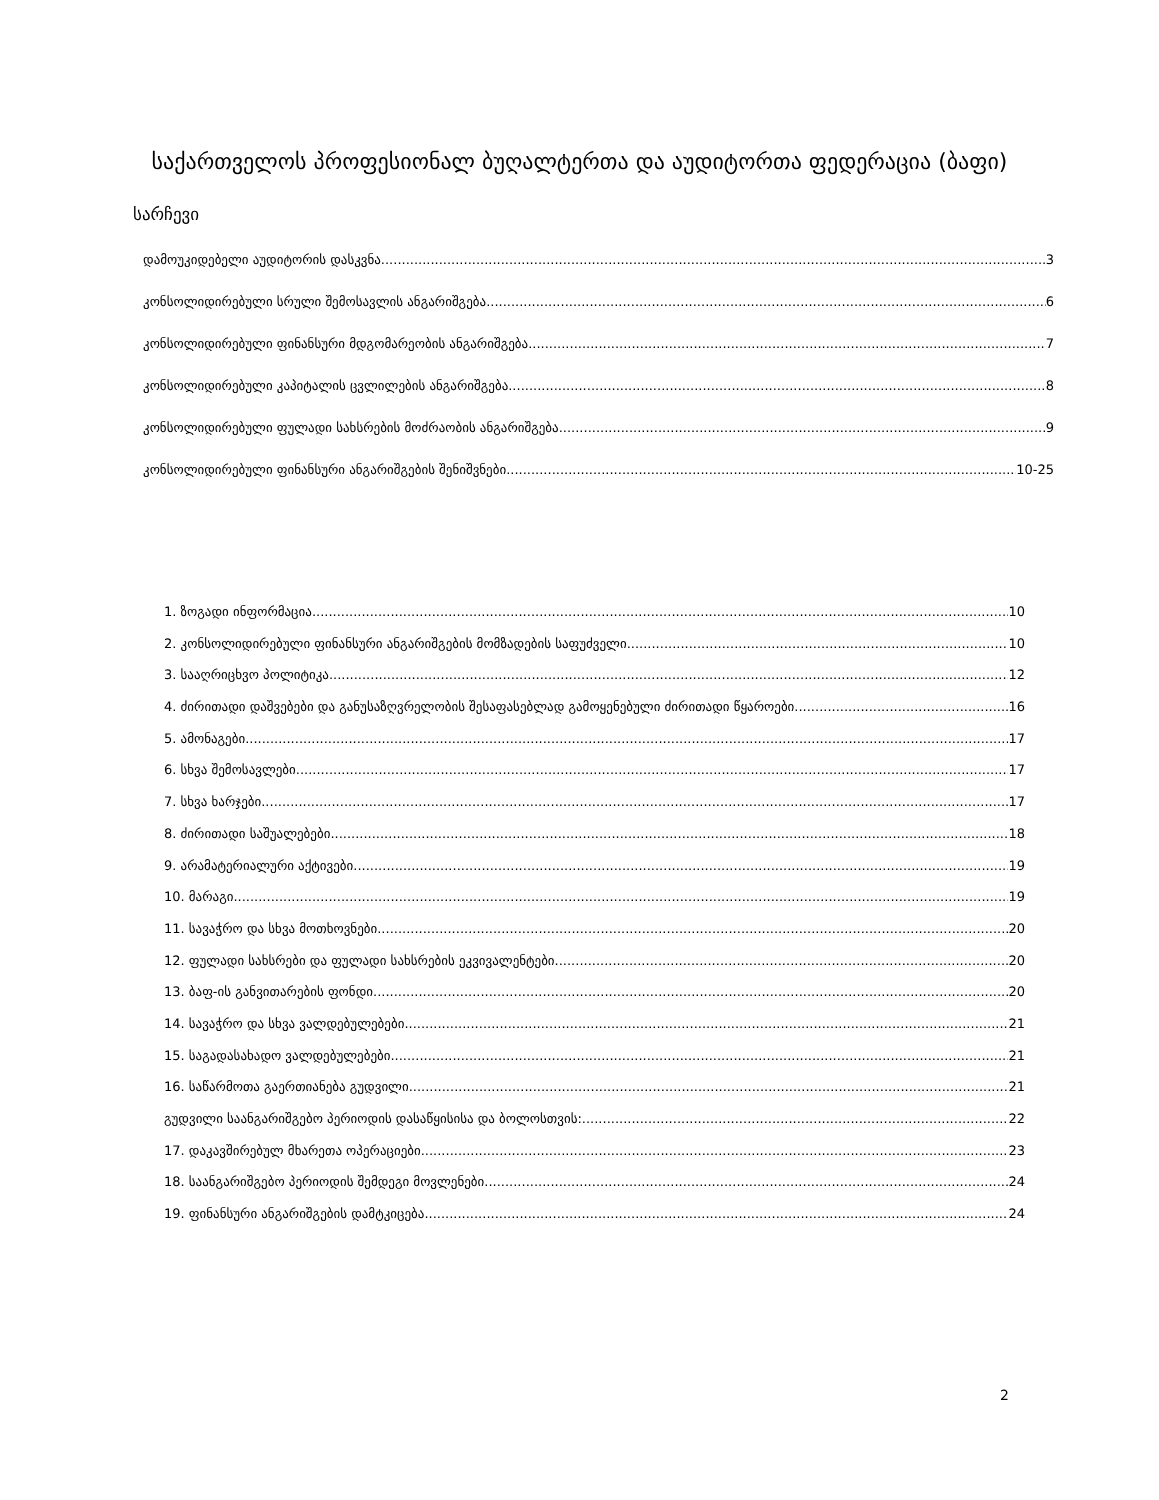საქართველოს პროფესიონალ ბუღალტერთა და აუდიტორთა ფედერაცია (ბაფი)
სარჩევი
დამოუკიდებელი აუდიტორის დასკვნა 3
კონსოლიდირებული სრული შემოსავლის ანგარიშგება 6
კონსოლიდირებული ფინანსური მდგომარეობის ანგარიშგება 7
კონსოლიდირებული კაპიტალის ცვლილების ანგარიშგება 8
კონსოლიდირებული ფულადი სახსრების მოძრაობის ანგარიშგება 9
კონსოლიდირებული ფინანსური ანგარიშგების შენიშვნები 10-25
1. ზოგადი ინფორმაცია 10
2. კონსოლიდირებული ფინანსური ანგარიშგების მომზადების საფუძველი 10
3. სააღრიცხვო პოლიტიკა 12
4. ძირითადი დაშვებები და განუსაზღვრელობის შესაფასებლად გამოყენებული ძირითადი წყაროები 16
5. ამონაგები 17
6. სხვა შემოსავლები 17
7. სხვა ხარჯები 17
8. ძირითადი საშუალებები 18
9. არამატერიალური აქტივები 19
10. მარაგი 19
11. სავაჭრო და სხვა მოთხოვნები 20
12. ფულადი სახსრები და ფულადი სახსრების ეკვივალენტები 20
13. ბაფ-ის განვითარების ფონდი 20
14. სავაჭრო და სხვა ვალდებულებები 21
15. საგადასახადო ვალდებულებები 21
16. საწარმოთა გაერთიანება გუდვილი 21
გუდვილი საანგარიშგებო პერიოდის დასაწყისისა და ბოლოსთვის: 22
17. დაკავშირებულ მხარეთა ოპერაციები 23
18. საანგარიშგებო პერიოდის შემდეგი მოვლენები 24
19. ფინანსური ანგარიშგების დამტკიცება 24
2